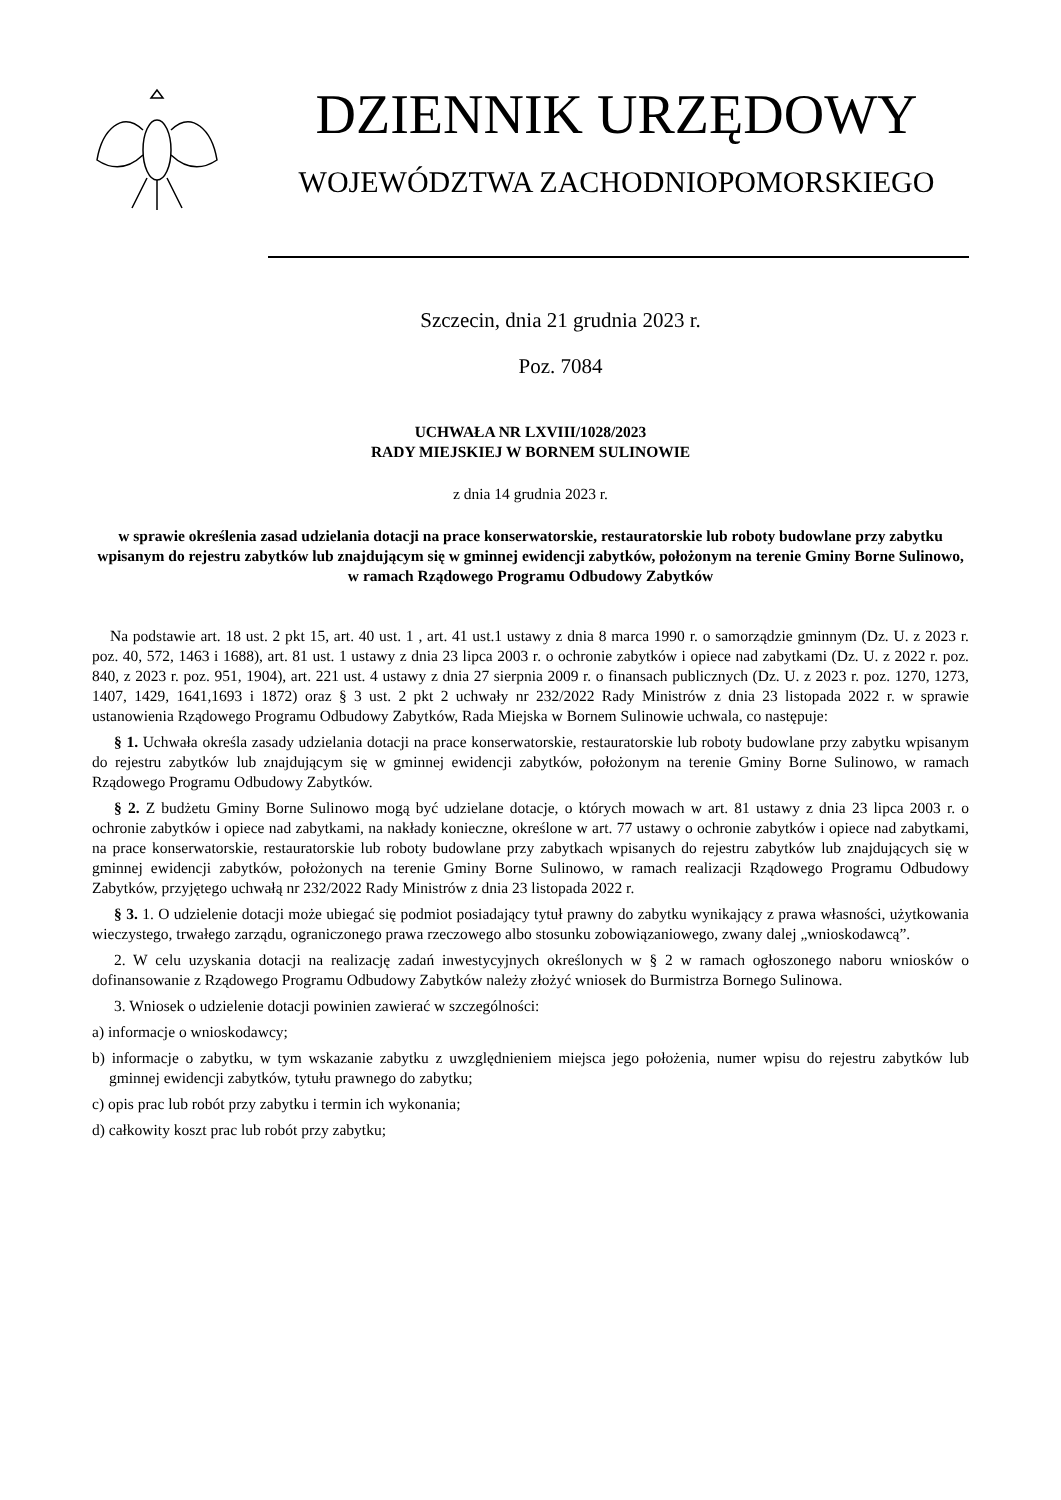DZIENNIK URZĘDOWY
WOJEWÓDZTWA ZACHODNIOPOMORSKIEGO
Szczecin, dnia 21 grudnia 2023 r.
Poz. 7084
UCHWAŁA NR LXVIII/1028/2023
RADY MIEJSKIEJ W BORNEM SULINOWIE
z dnia 14 grudnia 2023 r.
w sprawie określenia zasad udzielania dotacji na prace konserwatorskie, restauratorskie lub roboty budowlane przy zabytku wpisanym do rejestru zabytków lub znajdującym się w gminnej ewidencji zabytków, położonym na terenie Gminy Borne Sulinowo, w ramach Rządowego Programu Odbudowy Zabytków
Na podstawie art. 18 ust. 2 pkt 15, art. 40 ust. 1 , art. 41 ust.1 ustawy z dnia 8 marca 1990 r. o samorządzie gminnym (Dz. U. z 2023 r. poz. 40, 572, 1463 i 1688), art. 81 ust. 1 ustawy z dnia 23 lipca 2003 r. o ochronie zabytków i opiece nad zabytkami (Dz. U. z 2022 r. poz. 840, z 2023 r. poz. 951, 1904), art. 221 ust. 4 ustawy z dnia 27 sierpnia 2009 r. o finansach publicznych (Dz. U. z 2023 r. poz. 1270, 1273, 1407, 1429, 1641,1693 i 1872) oraz § 3 ust. 2 pkt 2 uchwały nr 232/2022 Rady Ministrów z dnia 23 listopada 2022 r. w sprawie ustanowienia Rządowego Programu Odbudowy Zabytków, Rada Miejska w Bornem Sulinowie uchwala, co następuje:
§ 1. Uchwała określa zasady udzielania dotacji na prace konserwatorskie, restauratorskie lub roboty budowlane przy zabytku wpisanym do rejestru zabytków lub znajdującym się w gminnej ewidencji zabytków, położonym na terenie Gminy Borne Sulinowo, w ramach Rządowego Programu Odbudowy Zabytków.
§ 2. Z budżetu Gminy Borne Sulinowo mogą być udzielane dotacje, o których mowach w art. 81 ustawy z dnia 23 lipca 2003 r. o ochronie zabytków i opiece nad zabytkami, na nakłady konieczne, określone w art. 77 ustawy o ochronie zabytków i opiece nad zabytkami, na prace konserwatorskie, restauratorskie lub roboty budowlane przy zabytkach wpisanych do rejestru zabytków lub znajdujących się w gminnej ewidencji zabytków, położonych na terenie Gminy Borne Sulinowo, w ramach realizacji Rządowego Programu Odbudowy Zabytków, przyjętego uchwałą nr 232/2022 Rady Ministrów z dnia 23 listopada 2022 r.
§ 3. 1. O udzielenie dotacji może ubiegać się podmiot posiadający tytuł prawny do zabytku wynikający z prawa własności, użytkowania wieczystego, trwałego zarządu, ograniczonego prawa rzeczowego albo stosunku zobowiązaniowego, zwany dalej „wnioskodawcą”.
2. W celu uzyskania dotacji na realizację zadań inwestycyjnych określonych w § 2 w ramach ogłoszonego naboru wniosków o dofinansowanie z Rządowego Programu Odbudowy Zabytków należy złożyć wniosek do Burmistrza Bornego Sulinowa.
3. Wniosek o udzielenie dotacji powinien zawierać w szczególności:
a) informacje o wnioskodawcy;
b) informacje o zabytku, w tym wskazanie zabytku z uwzględnieniem miejsca jego położenia, numer wpisu do rejestru zabytków lub gminnej ewidencji zabytków, tytułu prawnego do zabytku;
c) opis prac lub robót przy zabytku i termin ich wykonania;
d) całkowity koszt prac lub robót przy zabytku;